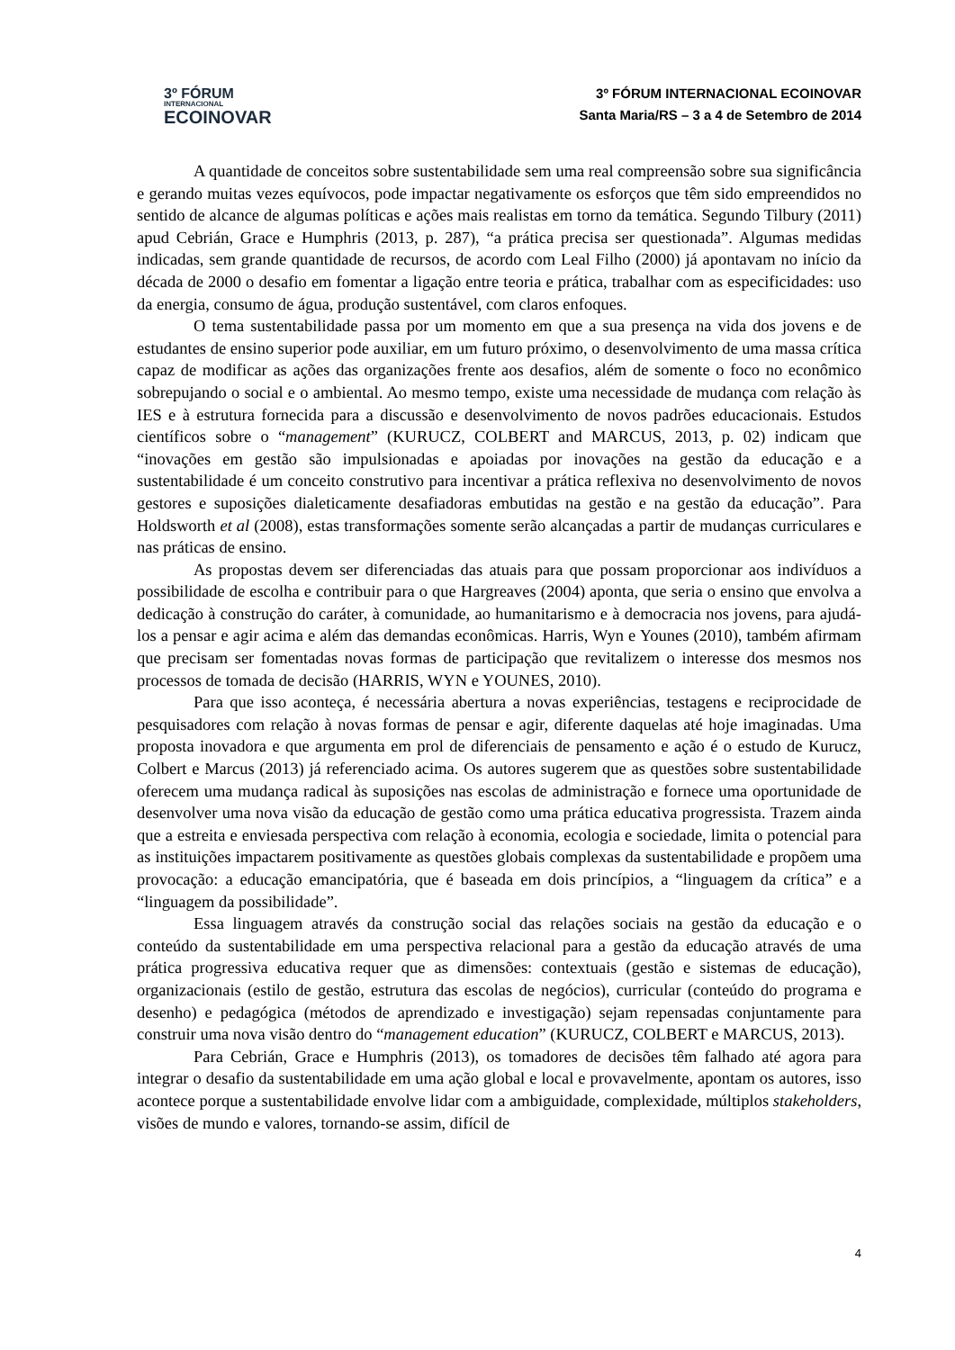3º FÓRUM
INTERNACIONAL
ECOINOVAR
3º FÓRUM INTERNACIONAL ECOINOVAR
Santa Maria/RS – 3 a 4 de Setembro de 2014
A quantidade de conceitos sobre sustentabilidade sem uma real compreensão sobre sua significância e gerando muitas vezes equívocos, pode impactar negativamente os esforços que têm sido empreendidos no sentido de alcance de algumas políticas e ações mais realistas em torno da temática. Segundo Tilbury (2011) apud Cebrián, Grace e Humphris (2013, p. 287), “a prática precisa ser questionada”. Algumas medidas indicadas, sem grande quantidade de recursos, de acordo com Leal Filho (2000) já apontavam no início da década de 2000 o desafio em fomentar a ligação entre teoria e prática, trabalhar com as especificidades: uso da energia, consumo de água, produção sustentável, com claros enfoques.
O tema sustentabilidade passa por um momento em que a sua presença na vida dos jovens e de estudantes de ensino superior pode auxiliar, em um futuro próximo, o desenvolvimento de uma massa crítica capaz de modificar as ações das organizações frente aos desafios, além de somente o foco no econômico sobrepujando o social e o ambiental. Ao mesmo tempo, existe uma necessidade de mudança com relação às IES e à estrutura fornecida para a discussão e desenvolvimento de novos padrões educacionais. Estudos científicos sobre o “management” (KURUCZ, COLBERT and MARCUS, 2013, p. 02) indicam que “inovações em gestão são impulsionadas e apoiadas por inovações na gestão da educação e a sustentabilidade é um conceito construtivo para incentivar a prática reflexiva no desenvolvimento de novos gestores e suposições dialeticamente desafiadoras embutidas na gestão e na gestão da educação”. Para Holdsworth et al (2008), estas transformações somente serão alcançadas a partir de mudanças curriculares e nas práticas de ensino.
As propostas devem ser diferenciadas das atuais para que possam proporcionar aos indivíduos a possibilidade de escolha e contribuir para o que Hargreaves (2004) aponta, que seria o ensino que envolva a dedicação à construção do caráter, à comunidade, ao humanitarismo e à democracia nos jovens, para ajudá-los a pensar e agir acima e além das demandas econômicas. Harris, Wyn e Younes (2010), também afirmam que precisam ser fomentadas novas formas de participação que revitalizem o interesse dos mesmos nos processos de tomada de decisão (HARRIS, WYN e YOUNES, 2010).
Para que isso aconteça, é necessária abertura a novas experiências, testagens e reciprocidade de pesquisadores com relação à novas formas de pensar e agir, diferente daquelas até hoje imaginadas. Uma proposta inovadora e que argumenta em prol de diferenciais de pensamento e ação é o estudo de Kurucz, Colbert e Marcus (2013) já referenciado acima. Os autores sugerem que as questões sobre sustentabilidade oferecem uma mudança radical às suposições nas escolas de administração e fornece uma oportunidade de desenvolver uma nova visão da educação de gestão como uma prática educativa progressista. Trazem ainda que a estreita e enviesada perspectiva com relação à economia, ecologia e sociedade, limita o potencial para as instituições impactarem positivamente as questões globais complexas da sustentabilidade e propõem uma provocação: a educação emancipatória, que é baseada em dois princípios, a “linguagem da crítica” e a “linguagem da possibilidade”.
Essa linguagem através da construção social das relações sociais na gestão da educação e o conteúdo da sustentabilidade em uma perspectiva relacional para a gestão da educação através de uma prática progressiva educativa requer que as dimensões: contextuais (gestão e sistemas de educação), organizacionais (estilo de gestão, estrutura das escolas de negócios), curricular (conteúdo do programa e desenho) e pedagógica (métodos de aprendizado e investigação) sejam repensadas conjuntamente para construir uma nova visão dentro do “management education” (KURUCZ, COLBERT e MARCUS, 2013).
Para Cebrián, Grace e Humphris (2013), os tomadores de decisões têm falhado até agora para integrar o desafio da sustentabilidade em uma ação global e local e provavelmente, apontam os autores, isso acontece porque a sustentabilidade envolve lidar com a ambiguidade, complexidade, múltiplos stakeholders, visões de mundo e valores, tornando-se assim, difícil de
4